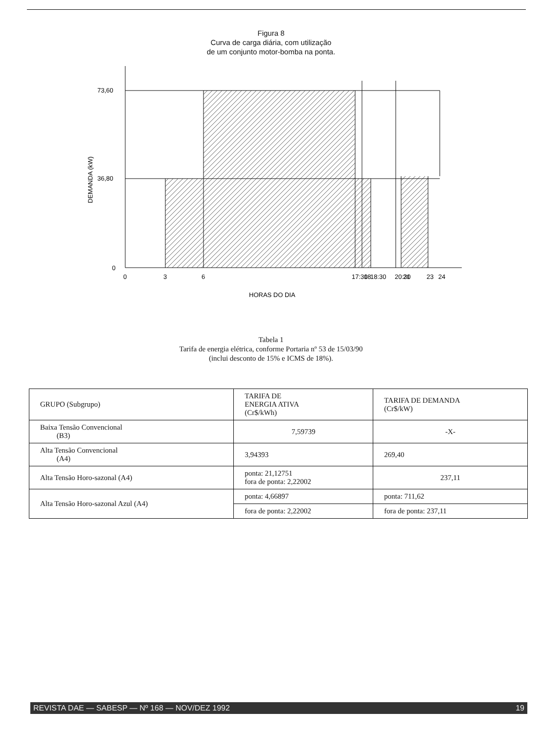Figura 8
Curva de carga diária, com utilização
de um conjunto motor-bomba na ponta.
73,60
36,80
0
DEMANDA (kW)
0
3
6
17:30
18
18:30
20:30
21
23
24
HORAS DO DIA
Tabela 1
Tarifa de energia elétrica, conforme Portaria nº 53 de 15/03/90
(inclui desconto de 15% e ICMS de 18%).
| GRUPO (Subgrupo) | TARIFA DE ENERGIA ATIVA (Cr$/kWh) | TARIFA DE DEMANDA (Cr$/kW) |
| Baixa Tensão Convencional (B3) | 7,59739 | -X- |
| Alta Tensão Convencional (A4) | 3,94393 | 269,40 |
| Alta Tensão Horo-sazonal (A4) | ponta: 21,12751 fora de ponta: 2,22002 | 237,11 |
| Alta Tensão Horo-sazonal Azul (A4) | ponta: 4,66897 | ponta: 711,62 |
| | fora de ponta: 2,22002 | fora de ponta: 237,11 |
REVISTA DAE — SABESP — Nº 168 — NOV/DEZ 1992 19